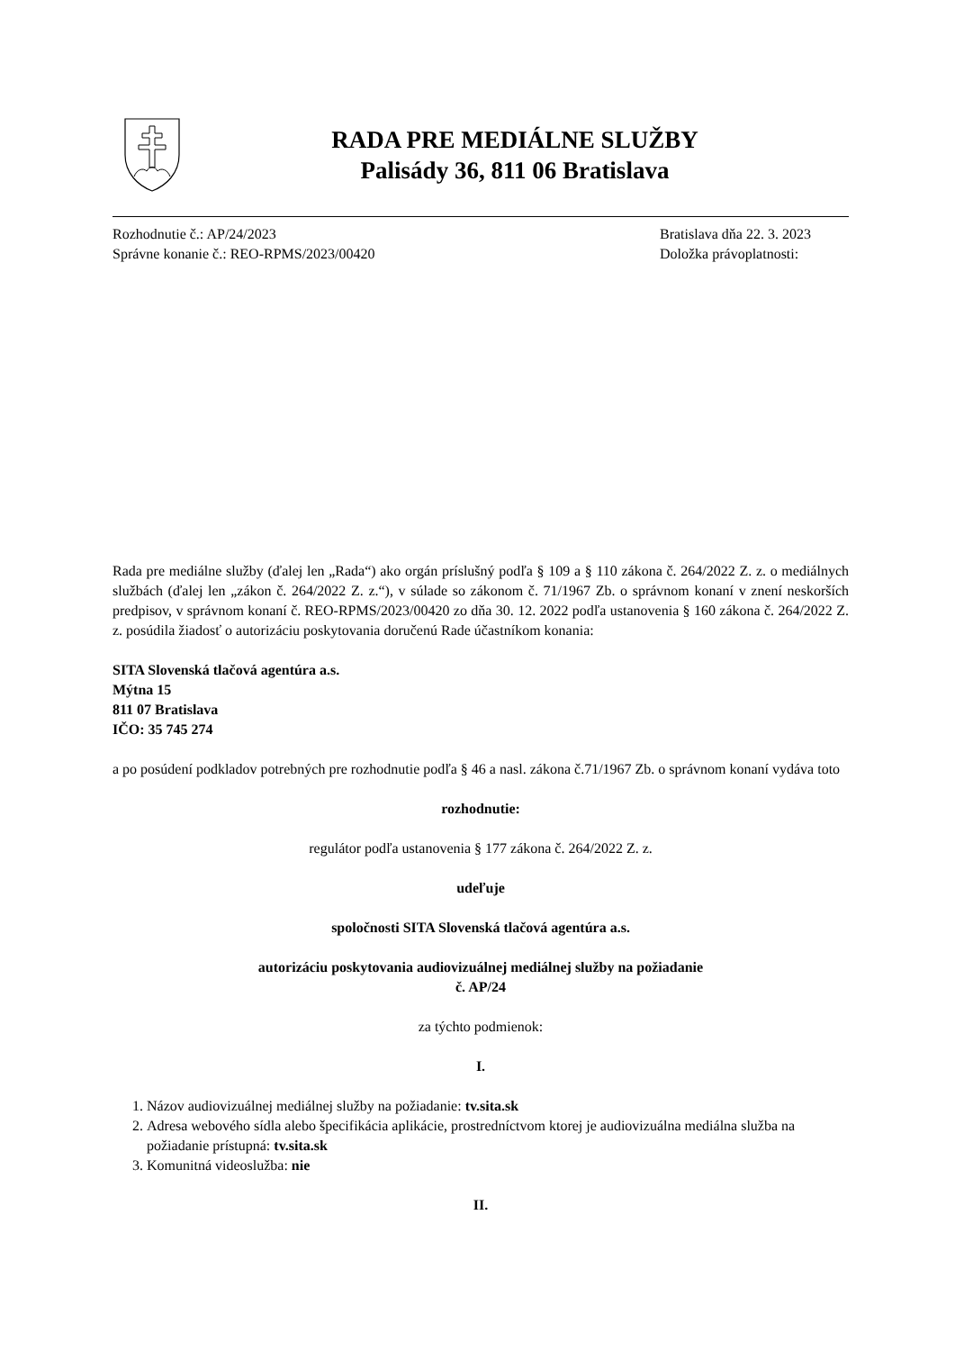RADA PRE MEDIÁLNE SLUŽBY
Palisády 36, 811 06 Bratislava
Rozhodnutie č.: AP/24/2023
Správne konanie č.: REO-RPMS/2023/00420
Bratislava dňa 22. 3. 2023
Doložka právoplatnosti:
Rada pre mediálne služby (ďalej len „Rada“) ako orgán príslušný podľa § 109 a § 110 zákona č. 264/2022 Z. z. o mediálnych službách (ďalej len „zákon č. 264/2022 Z. z.“), v súlade so zákonom č. 71/1967 Zb. o správnom konaní v znení neskorších predpisov, v správnom konaní č. REO-RPMS/2023/00420 zo dňa 30. 12. 2022 podľa ustanovenia § 160 zákona č. 264/2022 Z. z. posúdila žiadosť o autorizáciu poskytovania doručenú Rade účastníkom konania:
SITA Slovenská tlačová agentúra a.s.
Mýtna 15
811 07 Bratislava
IČO: 35 745 274
a po posúdení podkladov potrebných pre rozhodnutie podľa § 46 a nasl. zákona č.71/1967 Zb. o správnom konaní vydáva toto
rozhodnutie:
regulátor podľa ustanovenia § 177 zákona č. 264/2022 Z. z.
udeľuje
spoločnosti SITA Slovenská tlačová agentúra a.s.
autorizáciu poskytovania audiovizuálnej mediálnej služby na požiadanie
č. AP/24
za týchto podmienok:
I.
1. Názov audiovizuálnej mediálnej služby na požiadanie: tv.sita.sk
2. Adresa webového sídla alebo špecifikácia aplikácie, prostredníctvom ktorej je audiovizuálna mediálna služba na požiadanie prístupná: tv.sita.sk
3. Komunitná videoslužba: nie
II.